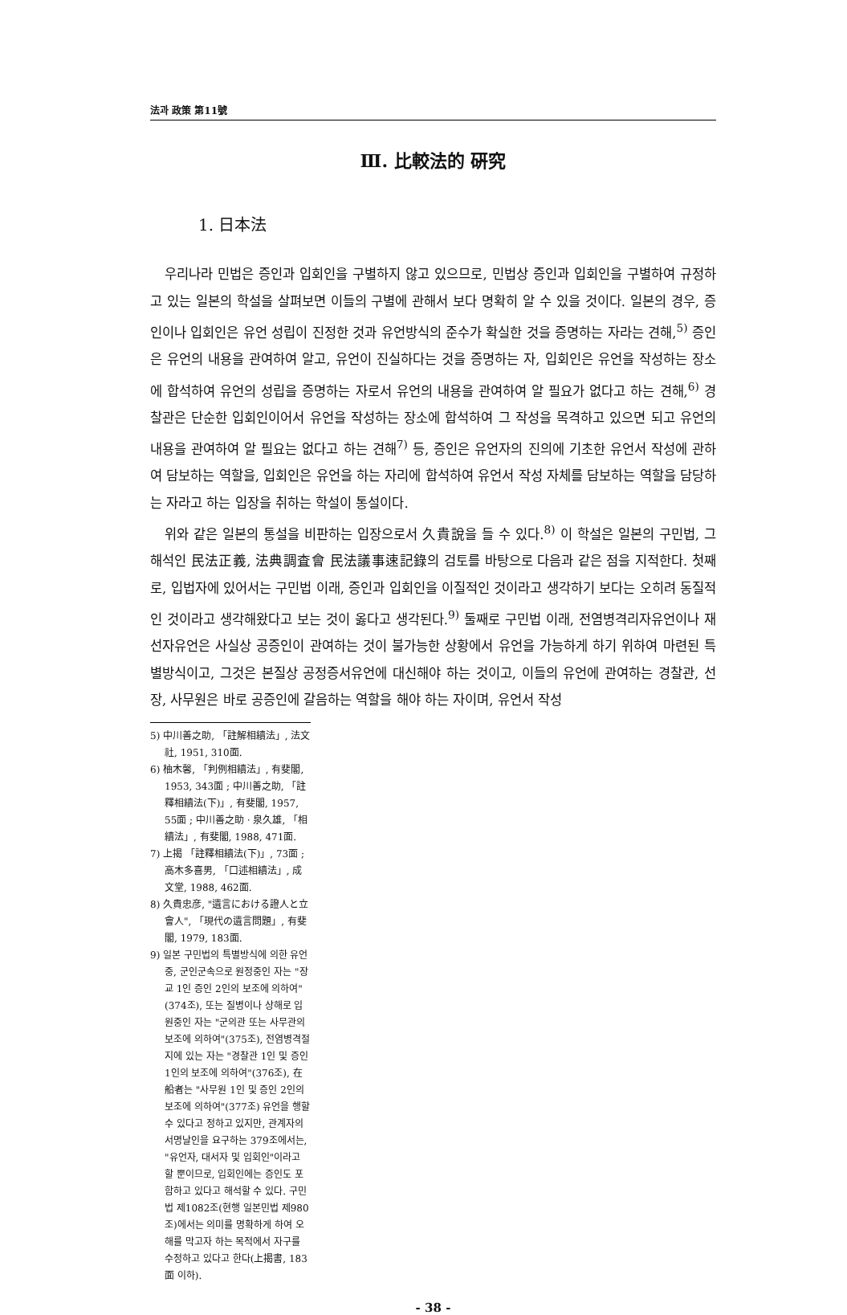法과 政策 第11號
Ⅲ. 比較法的 硏究
1. 日本法
우리나라 민법은 증인과 입회인을 구별하지 않고 있으므로, 민법상 증인과 입회인을 구별하여 규정하고 있는 일본의 학설을 살펴보면 이들의 구별에 관해서 보다 명확히 알 수 있을 것이다. 일본의 경우, 증인이나 입회인은 유언 성립이 진정한 것과 유언방식의 준수가 확실한 것을 증명하는 자라는 견해,<sup>5)</sup> 증인은 유언의 내용을 관여하여 알고, 유언이 진실하다는 것을 증명하는 자, 입회인은 유언을 작성하는 장소에 합석하여 유언의 성립을 증명하는 자로서 유언의 내용을 관여하여 알 필요가 없다고 하는 견해,<sup>6)</sup> 경찰관은 단순한 입회인이어서 유언을 작성하는 장소에 합석하여 그 작성을 목격하고 있으면 되고 유언의 내용을 관여하여 알 필요는 없다고 하는 견해<sup>7)</sup> 등, 증인은 유언자의 진의에 기초한 유언서 작성에 관하여 담보하는 역할을, 입회인은 유언을 하는 자리에 합석하여 유언서 작성 자체를 담보하는 역할을 담당하는 자라고 하는 입장을 취하는 학설이 통설이다.
위와 같은 일본의 통설을 비판하는 입장으로서 久貴說을 들 수 있다.<sup>8)</sup> 이 학설은 일본의 구민법, 그 해석인 民法正義, 法典調査會 民法議事速記錄의 검토를 바탕으로 다음과 같은 점을 지적한다. 첫째로, 입법자에 있어서는 구민법 이래, 증인과 입회인을 이질적인 것이라고 생각하기 보다는 오히려 동질적인 것이라고 생각해왔다고 보는 것이 옳다고 생각된다.<sup>9)</sup> 둘째로 구민법 이래, 전염병격리자유언이나 재선자유언은 사실상 공증인이 관여하는 것이 불가능한 상황에서 유언을 가능하게 하기 위하여 마련된 특별방식이고, 그것은 본질상 공정증서유언에 대신해야 하는 것이고, 이들의 유언에 관여하는 경찰관, 선장, 사무원은 바로 공증인에 갈음하는 역할을 해야 하는 자이며, 유언서 작성
5) 中川善之助, 「註解相續法」, 法文社, 1951, 310面.
6) 柚木馨, 「判例相續法」, 有斐閣, 1953, 343面 ; 中川善之助, 「註釋相續法(下)」, 有斐閣, 1957, 55面 ; 中川善之助 · 泉久雄, 「相續法」, 有斐閣, 1988, 471面.
7) 上揭 「註釋相續法(下)」, 73面 ; 高木多喜男, 「口述相續法」, 成文堂, 1988, 462面.
8) 久貴忠彦, "遺言における證人と立會人", 「現代の遺言問題」, 有斐閣, 1979, 183面.
9) 일본 구민법의 특별방식에 의한 유언 중, 군인군속으로 원정중인 자는 "장교 1인 증인 2인의 보조에 의하여"(374조), 또는 질병이나 상해로 입원중인 자는 "군의관 또는 사무관의 보조에 의하여"(375조), 전염병격절지에 있는 자는 "경찰관 1인 및 증인 1인의 보조에 의하여"(376조), 在船者는 "사무원 1인 및 증인 2인의 보조에 의하여"(377조) 유언을 행할 수 있다고 정하고 있지만, 관계자의 서명날인을 요구하는 379조에서는, "유언자, 대서자 및 입회인"이라고 할 뿐이므로, 입회인에는 증인도 포함하고 있다고 해석할 수 있다. 구민법 제1082조(현행 일본민법 제980조)에서는 의미를 명확하게 하여 오해를 막고자 하는 목적에서 자구를 수정하고 있다고 한다(上揭書, 183面 이하).
- 38 -